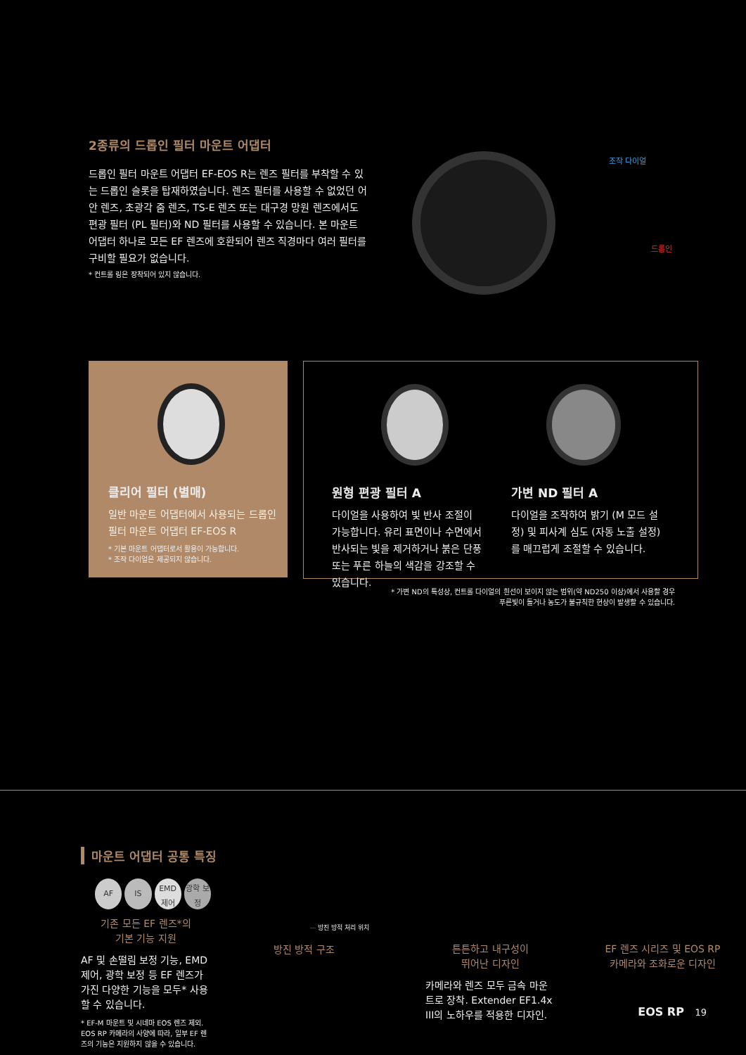2종류의 드롭인 필터 마운트 어댑터
드롭인 필터 마운트 어댑터 EF-EOS R는 렌즈 필터를 부착할 수 있는 드롭인 슬롯을 탑재하였습니다. 렌즈 필터를 사용할 수 없었던 어안 렌즈, 초광각 줌 렌즈, TS-E 렌즈 또는 대구경 망원 렌즈에서도 편광 필터 (PL 필터)와 ND 필터를 사용할 수 있습니다. 본 마운트 어댑터 하나로 모든 EF 렌즈에 호환되어 렌즈 직경마다 여러 필터를 구비할 필요가 없습니다.
* 컨트롤 링은 장착되어 있지 않습니다.
조작 다이얼
드롭인
클리어 필터 (별매)
일반 마운트 어댑터에서 사용되는 드롭인 필터 마운트 어댑터 EF-EOS R
* 기본 마운트 어댑터로서 활용이 가능합니다.
* 조작 다이얼은 제공되지 않습니다.
원형 편광 필터 A
다이얼을 사용하여 빛 반사 조절이 가능합니다. 유리 표면이나 수면에서 반사되는 빛을 제거하거나 붉은 단풍 또는 푸른 하늘의 색감을 강조할 수 있습니다.
가변 ND 필터 A
다이얼을 조작하여 밝기 (M 모드 설정) 및 피사계 심도 (자동 노출 설정)를 매끄럽게 조절할 수 있습니다.
* 가변 ND의 특성상, 컨트롤 다이얼의 흰선이 보이지 않는 범위(약 ND250 이상)에서 사용할 경우
푸른빛이 돌거나 농도가 불규칙한 현상이 발생할 수 있습니다.
마운트 어댑터 공통 특징
AF IS EMD 제어 광학 보정
기존 모든 EF 렌즈*의
기본 기능 지원
AF 및 손떨림 보정 기능, EMD 제어, 광학 보정 등 EF 렌즈가 가진 다양한 기능을 모두* 사용할 수 있습니다.
* EF-M 마운트 및 시네마 EOS 렌즈 제외. EOS RP 카메라의 사양에 따라, 일부 EF 렌즈의 기능은 지원하지 않을 수 있습니다.
— 방진 방적 처리 위치
방진 방적 구조
튼튼하고 내구성이
뛰어난 디자인
카메라와 렌즈 모두 금속 마운트로 장착. Extender EF1.4x III의 노하우를 적용한 디자인.
EF 렌즈 시리즈 및 EOS RP
카메라와 조화로운 디자인
EOS RP 19